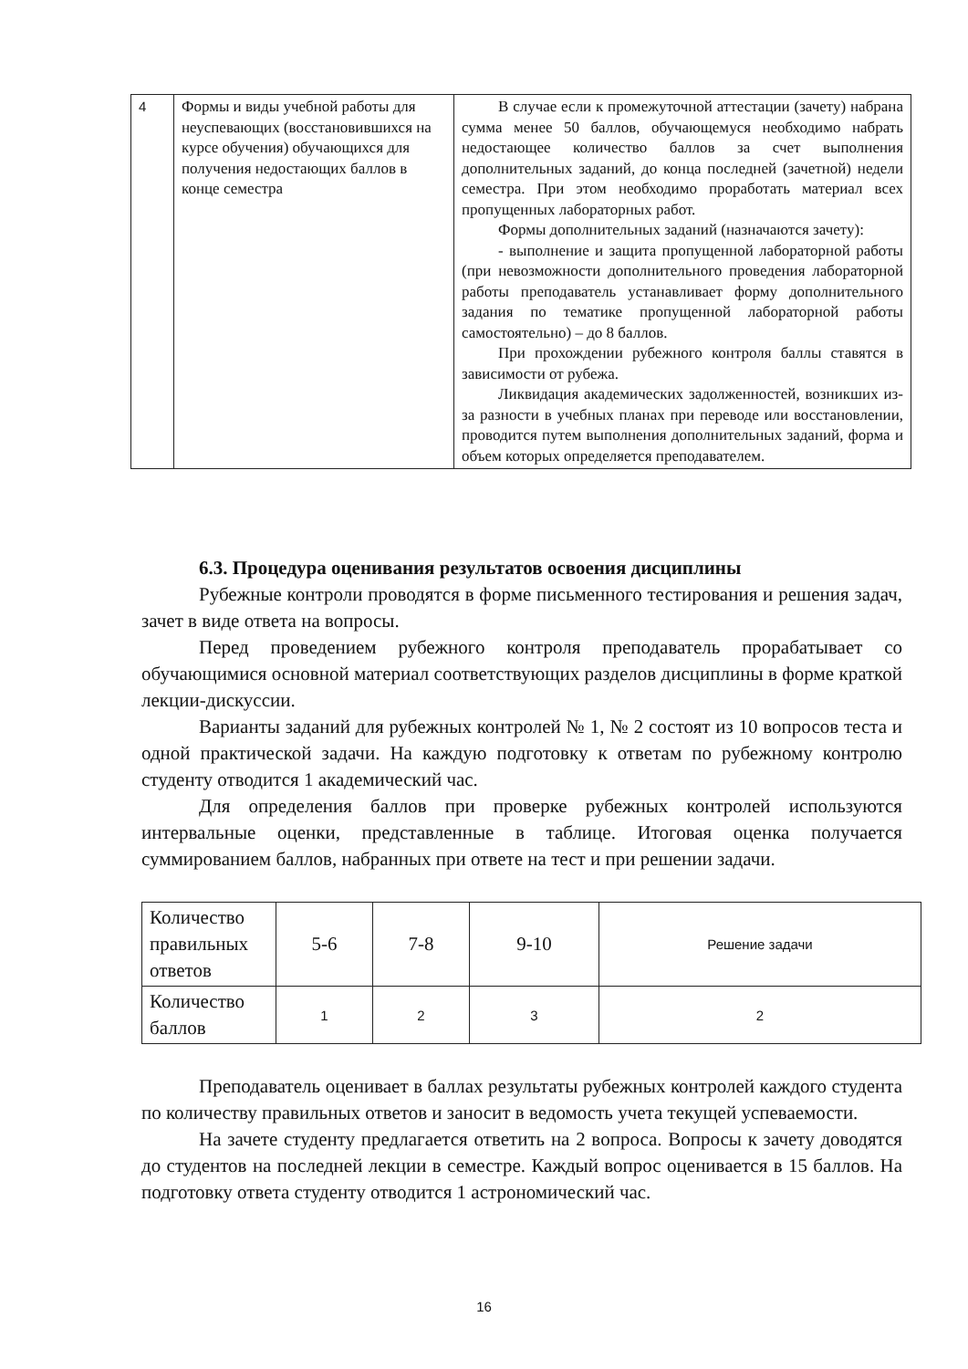| 4 | Формы и виды учебной работы для неуспевающих (восстановившихся на курсе обучения) обучающихся для получения недостающих баллов в конце семестра | В случае если к промежуточной аттестации (зачету) набрана сумма менее 50 баллов, обучающемуся необходимо набрать недостающее количество баллов за счет выполнения дополнительных заданий, до конца последней (зачетной) недели семестра. При этом необходимо проработать материал всех пропущенных лабораторных работ. Формы дополнительных заданий (назначаются зачету): - выполнение и защита пропущенной лабораторной работы (при невозможности дополнительного проведения лабораторной работы преподаватель устанавливает форму дополнительного задания по тематике пропущенной лабораторной работы самостоятельно) – до 8 баллов. При прохождении рубежного контроля баллы ставятся в зависимости от рубежа. Ликвидация академических задолженностей, возникших из-за разности в учебных планах при переводе или восстановлении, проводится путем выполнения дополнительных заданий, форма и объем которых определяется преподавателем. |
6.3. Процедура оценивания результатов освоения дисциплины
Рубежные контроли проводятся в форме письменного тестирования и решения задач, зачет в виде ответа на вопросы.
Перед проведением рубежного контроля преподаватель прорабатывает со обучающимися основной материал соответствующих разделов дисциплины в форме краткой лекции-дискуссии.
Варианты заданий для рубежных контролей № 1, № 2 состоят из 10 вопросов теста и одной практической задачи. На каждую подготовку к ответам по рубежному контролю студенту отводится 1 академический час.
Для определения баллов при проверке рубежных контролей используются интервальные оценки, представленные в таблице. Итоговая оценка получается суммированием баллов, набранных при ответе на тест и при решении задачи.
| Количество правильных ответов | 5-6 | 7-8 | 9-10 | Решение задачи |
| Количество баллов | 1 | 2 | 3 | 2 |
Преподаватель оценивает в баллах результаты рубежных контролей каждого студента по количеству правильных ответов и заносит в ведомость учета текущей успеваемости.
На зачете студенту предлагается ответить на 2 вопроса. Вопросы к зачету доводятся до студентов на последней лекции в семестре. Каждый вопрос оценивается в 15 баллов. На подготовку ответа студенту отводится 1 астрономический час.
16